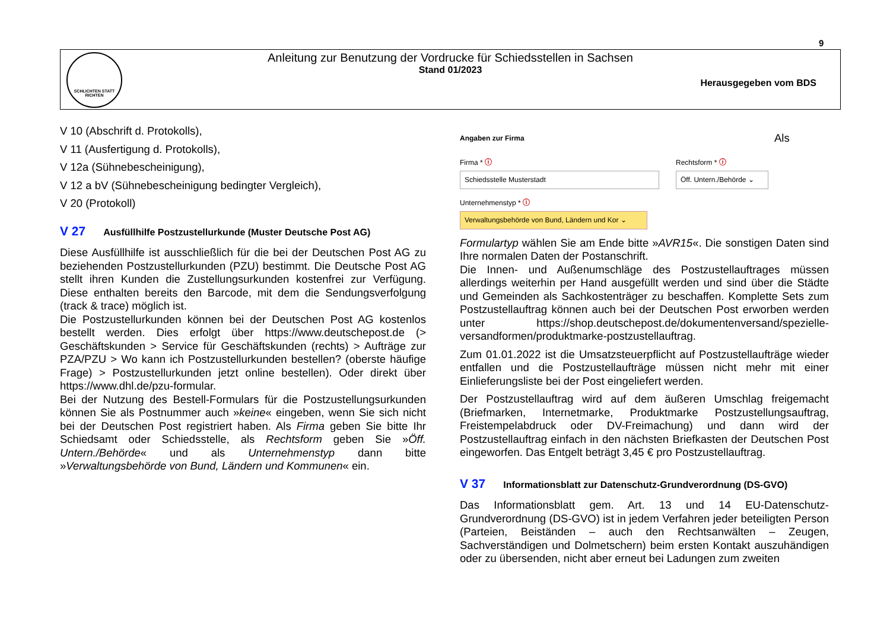9
SCHLICHTEN STATT RICHTEN
Anleitung zur Benutzung der Vordrucke für Schiedsstellen in Sachsen
Stand 01/2023
Herausgegeben vom BDS
V 10 (Abschrift d. Protokolls),
V 11 (Ausfertigung d. Protokolls),
V 12a (Sühnebescheinigung),
V 12 a bV (Sühnebescheinigung bedingter Vergleich),
V 20 (Protokoll)
V 27 Ausfüllhilfe Postzustellurkunde (Muster Deutsche Post AG)
Diese Ausfüllhilfe ist ausschließlich für die bei der Deutschen Post AG zu beziehenden Postzustellurkunden (PZU) bestimmt. Die Deutsche Post AG stellt ihren Kunden die Zustellungsurkunden kostenfrei zur Verfügung. Diese enthalten bereits den Barcode, mit dem die Sendungsverfolgung (track & trace) möglich ist.
Die Postzustellurkunden können bei der Deutschen Post AG kostenlos bestellt werden. Dies erfolgt über https://www.deutschepost.de (> Geschäftskunden > Service für Geschäftskunden (rechts) > Aufträge zur PZA/PZU > Wo kann ich Postzustellurkunden bestellen? (oberste häufige Frage) > Postzustellurkunden jetzt online bestellen). Oder direkt über https://www.dhl.de/pzu-formular.
Bei der Nutzung des Bestell-Formulars für die Postzustellungsurkunden können Sie als Postnummer auch »keine« eingeben, wenn Sie sich nicht bei der Deutschen Post registriert haben. Als Firma geben Sie bitte Ihr Schiedsamt oder Schiedsstelle, als Rechtsform geben Sie »Öff. Untern./Behörde« und als Unternehmenstyp dann bitte »Verwaltungsbehörde von Bund, Ländern und Kommunen« ein.
Angaben zur Firma
Firma * ⓘ
Schiedsstelle Musterstadt
Rechtsform * ⓘ
Öff. Untern./Behörde ⌄
Unternehmenstyp * ⓘ
Verwaltungsbehörde von Bund, Ländern und Kor ⌄
Als Formulartyp wählen Sie am Ende bitte »AVR15«. Die sonstigen Daten sind Ihre normalen Daten der Postanschrift.
Die Innen- und Außenumschläge des Postzustellauftrages müssen allerdings weiterhin per Hand ausgefüllt werden und sind über die Städte und Gemeinden als Sachkostenträger zu beschaffen. Komplette Sets zum Postzustellauftrag können auch bei der Deutschen Post erworben werden unter https://shop.deutschepost.de/dokumentenversand/spezielle-versandformen/produktmarke-postzustellauftrag.
Zum 01.01.2022 ist die Umsatzsteuerpflicht auf Postzustellaufträge wieder entfallen und die Postzustellaufträge müssen nicht mehr mit einer Einlieferungsliste bei der Post eingeliefert werden.
Der Postzustellauftrag wird auf dem äußeren Umschlag freigemacht (Briefmarken, Internetmarke, Produktmarke Postzustellungsauftrag, Freistempelabdruck oder DV-Freimachung) und dann wird der Postzustellauftrag einfach in den nächsten Briefkasten der Deutschen Post eingeworfen. Das Entgelt beträgt 3,45 € pro Postzustellauftrag.
V 37 Informationsblatt zur Datenschutz-Grundverordnung (DS-GVO)
Das Informationsblatt gem. Art. 13 und 14 EU-Datenschutz-Grundverordnung (DS-GVO) ist in jedem Verfahren jeder beteiligten Person (Parteien, Beiständen – auch den Rechtsanwälten – Zeugen, Sachverständigen und Dolmetschern) beim ersten Kontakt auszuhändigen oder zu übersenden, nicht aber erneut bei Ladungen zum zweiten